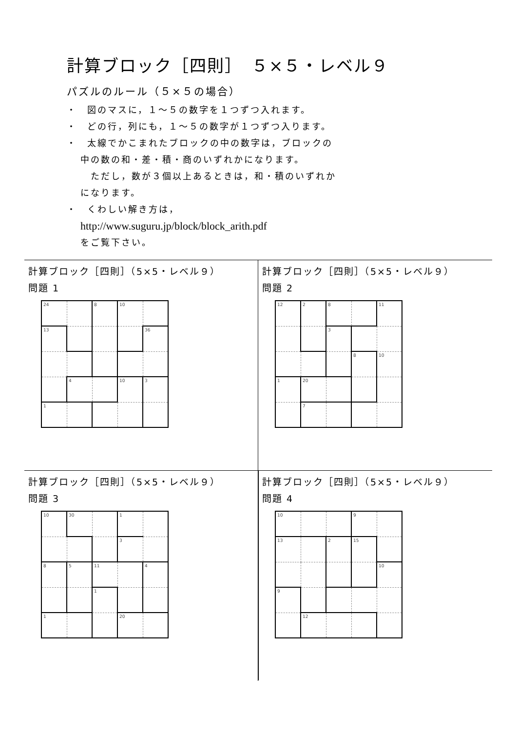計算ブロック［四則］　５×５・レベル９
パズルのルール（５×５の場合）
・　図のマスに，１～５の数字を１つずつ入れます。
・　どの行，列にも，１～５の数字が１つずつ入ります。
・　太線でかこまれたブロックの中の数字は，ブロックの
中の数の和・差・積・商のいずれかになります。
　ただし，数が３個以上あるときは，和・積のいずれか
になります。
・　くわしい解き方は，
http://www.suguru.jp/block/block_arith.pdf
をご覧下さい。
計算ブロック［四則］（5×5・レベル９）
問題 1
| 24 | | 8 | 10 | |
| 13 | | | | 36 |
| | 4 | | 10 | 3 |
| 1 | | | | |
計算ブロック［四則］（5×5・レベル９）
問題 2
| 12 | 2 | 8 | | 11 |
| | | 3 | | |
| | | | 8 | 10 |
| 1 | 20 | | | |
| | 7 | | | |
計算ブロック［四則］（5×5・レベル９）
問題 3
| 10 | 30 | | 1 | |
| | | | 3 | |
| 8 | 5 | 11 | | 4 |
| | | 1 | | |
| 1 | | | 20 | |
計算ブロック［四則］（5×5・レベル９）
問題 4
| 10 | | | 9 | |
| 13 | | 2 | 15 | |
| | | | | 10 |
| 9 | | | | |
| | 12 | | | |